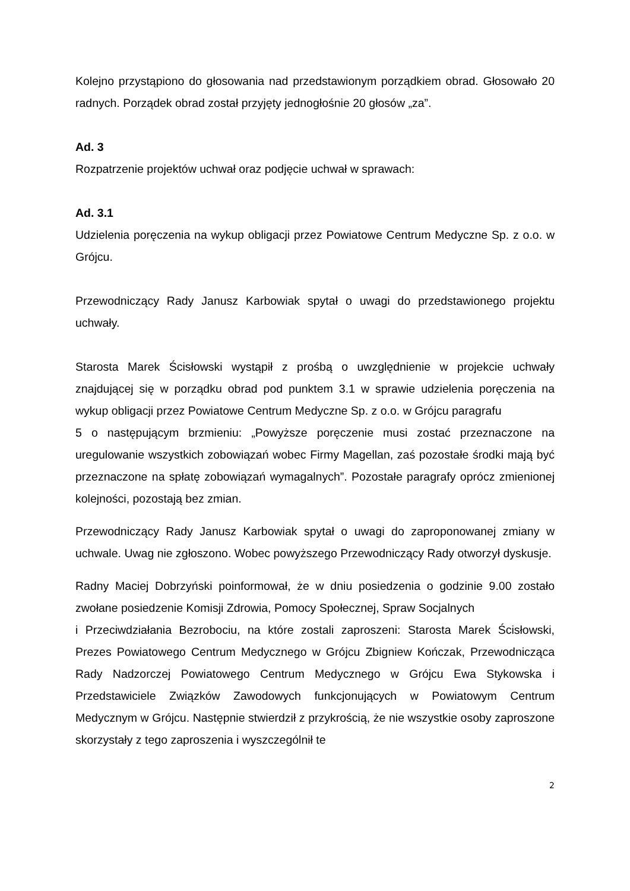Kolejno przystąpiono do głosowania nad przedstawionym porządkiem obrad. Głosowało 20 radnych. Porządek obrad został przyjęty jednogłośnie 20 głosów „za”.
Ad. 3
Rozpatrzenie projektów uchwał oraz podjęcie uchwał w sprawach:
Ad. 3.1
Udzielenia poręczenia na wykup obligacji przez Powiatowe Centrum Medyczne Sp. z o.o. w Grójcu.
Przewodniczący Rady Janusz Karbowiak spytał o uwagi do przedstawionego projektu uchwały.
Starosta Marek Ścisłowski wystąpił z prośbą o uwzględnienie w projekcie uchwały znajdującej się w porządku obrad pod punktem 3.1 w sprawie udzielenia poręczenia na wykup obligacji przez Powiatowe Centrum Medyczne Sp. z o.o. w Grójcu paragrafu
5 o następującym brzmieniu: „Powyższe poręczenie musi zostać przeznaczone na uregulowanie wszystkich zobowiązań wobec Firmy Magellan, zaś pozostałe środki mają być przeznaczone na spłatę zobowiązań wymagalnych”. Pozostałe paragrafy oprócz zmienionej kolejności, pozostają bez zmian.
Przewodniczący Rady Janusz Karbowiak spytał o uwagi do zaproponowanej zmiany w uchwale. Uwag nie zgłoszono. Wobec powyższego Przewodniczący Rady otworzył dyskusje.
Radny Maciej Dobrzyński poinformował, że w dniu posiedzenia o godzinie 9.00 zostało zwołane posiedzenie Komisji Zdrowia, Pomocy Społecznej, Spraw Socjalnych
i Przeciwdziałania Bezrobociu, na które zostali zaproszeni: Starosta Marek Ścisłowski, Prezes Powiatowego Centrum Medycznego w Grójcu Zbigniew Kończak, Przewodnicząca Rady Nadzorczej Powiatowego Centrum Medycznego w Grójcu Ewa Stykowska i Przedstawiciele Związków Zawodowych funkcjonujących w Powiatowym Centrum Medycznym w Grójcu. Następnie stwierdził z przykrością, że nie wszystkie osoby zaproszone skorzystały z tego zaproszenia i wyszczególnił te
2